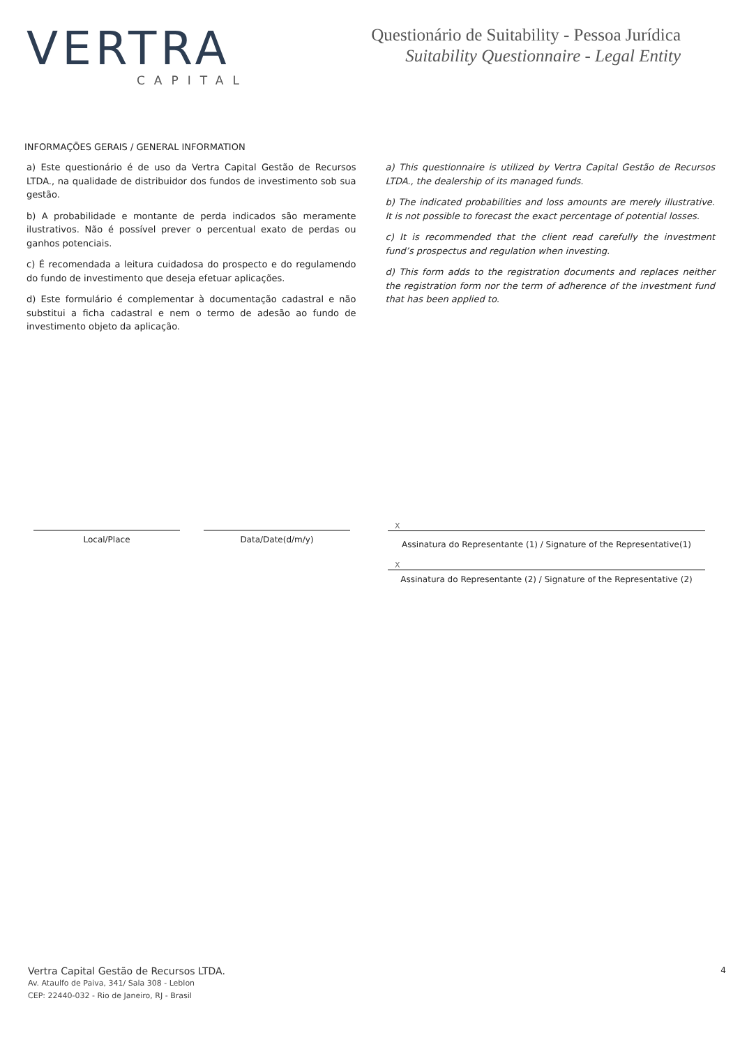VERTRA
CAPITAL
Questionário de Suitability - Pessoa Jurídica
Suitability Questionnaire - Legal Entity
INFORMAÇÕES GERAIS / GENERAL INFORMATION
a) Este questionário é de uso da Vertra Capital Gestão de Recursos LTDA., na qualidade de distribuidor dos fundos de investimento sob sua gestão.
b) A probabilidade e montante de perda indicados são meramente ilustrativos. Não é possível prever o percentual exato de perdas ou ganhos potenciais.
c) É recomendada a leitura cuidadosa do prospecto e do regulamendo do fundo de investimento que deseja efetuar aplicações.
d) Este formulário é complementar à documentação cadastral e não substitui a ficha cadastral e nem o termo de adesão ao fundo de investimento objeto da aplicação.
a) This questionnaire is utilized by Vertra Capital Gestão de Recursos LTDA., the dealership of its managed funds.
b) The indicated probabilities and loss amounts are merely illustrative. It is not possible to forecast the exact percentage of potential losses.
c) It is recommended that the client read carefully the investment fund’s prospectus and regulation when investing.
d) This form adds to the registration documents and replaces neither the registration form nor the term of adherence of the investment fund that has been applied to.
Local/Place Data/Date(d/m/y)
X
Assinatura do Representante (1) / Signature of the Representative(1)
X
Assinatura do Representante (2) / Signature of the Representative (2)
Vertra Capital Gestão de Recursos LTDA.
Av. Ataulfo de Paiva, 341/ Sala 308 - Leblon
CEP: 22440-032 - Rio de Janeiro, RJ - Brasil
4